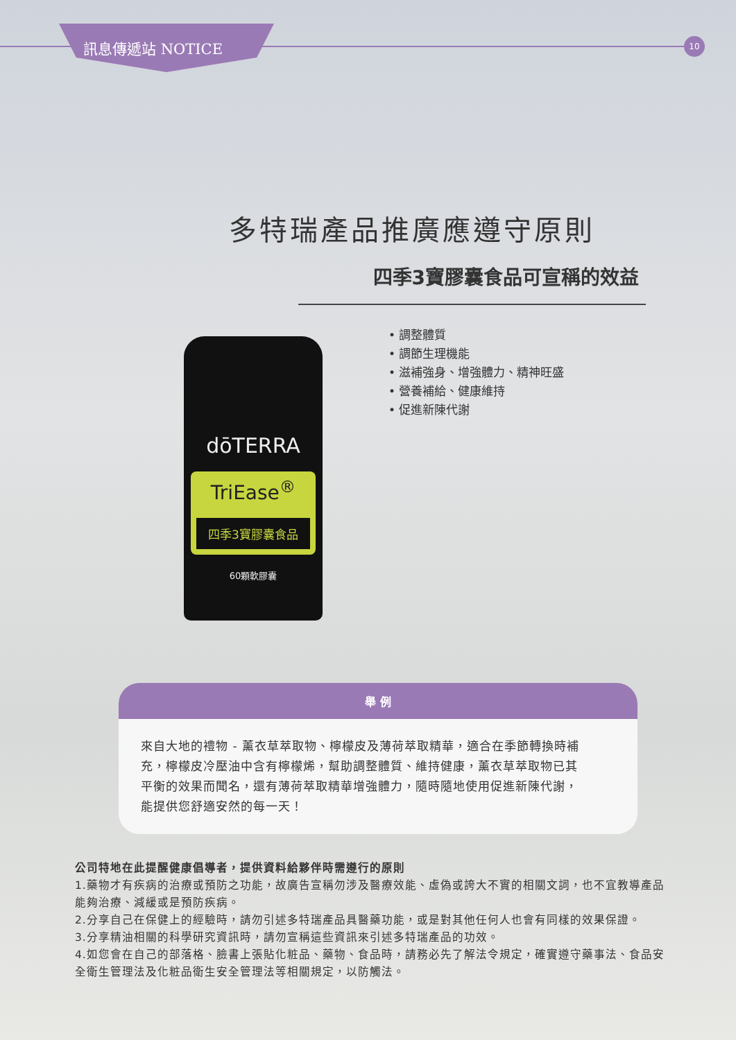訊息傳遞站 NOTICE 10
多特瑞產品推廣應遵守原則
四季3寶膠囊食品可宣稱的效益
• 調整體質
• 調節生理機能
• 滋補強身、增強體力、精神旺盛
• 營養補給、健康維持
• 促進新陳代謝
dōTERRA
TriEase<sup>®</sup>
四季3寶膠囊食品
60顆軟膠囊
舉 例
來自大地的禮物 - 薰衣草萃取物、檸檬皮及薄荷萃取精華，適合在季節轉換時補充，檸檬皮冷壓油中含有檸檬烯，幫助調整體質、維持健康，薰衣草萃取物已其平衡的效果而聞名，還有薄荷萃取精華增強體力，隨時隨地使用促進新陳代謝，能提供您舒適安然的每一天！
公司特地在此提醒健康倡導者，提供資料給夥伴時需遵行的原則
1.藥物才有疾病的治療或預防之功能，故廣告宣稱勿涉及醫療效能、虛偽或誇大不實的相關文詞，也不宜教導產品能夠治療、減緩或是預防疾病。
2.分享自己在保健上的經驗時，請勿引述多特瑞產品具醫藥功能，或是對其他任何人也會有同樣的效果保證。
3.分享精油相關的科學研究資訊時，請勿宣稱這些資訊來引述多特瑞產品的功效。
4.如您會在自己的部落格、臉書上張貼化粧品、藥物、食品時，請務必先了解法令規定，確實遵守藥事法、食品安全衛生管理法及化粧品衛生安全管理法等相關規定，以防觸法。